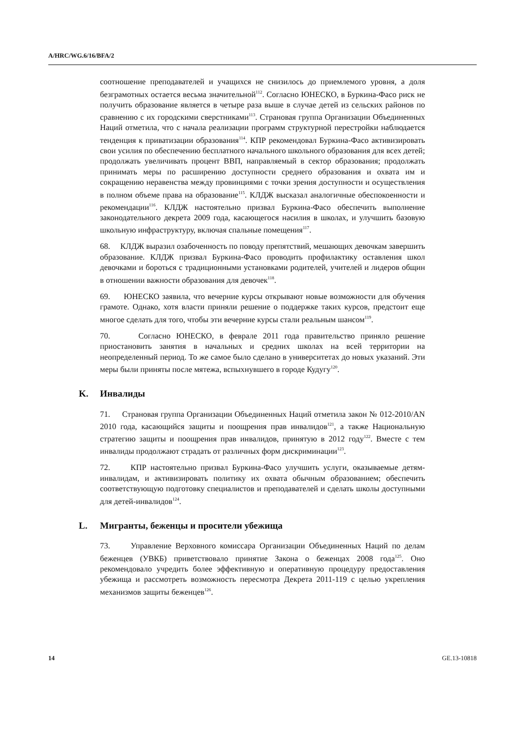A/HRC/WG.6/16/BFA/2
соотношение преподавателей и учащихся не снизилось до приемлемого уровня, а доля безграмотных остается весьма значительной<sup>112</sup>. Согласно ЮНЕСКО, в Буркина-Фасо риск не получить образование является в четыре раза выше в случае детей из сельских районов по сравнению с их городскими сверстниками<sup>113</sup>. Страновая группа Организации Объединенных Наций отметила, что с начала реализации программ структурной перестройки наблюдается тенденция к приватизации образования<sup>114</sup>. КПР рекомендовал Буркина-Фасо активизировать свои усилия по обеспечению бесплатного начального школьного образования для всех детей; продолжать увеличивать процент ВВП, направляемый в сектор образования; продолжать принимать меры по расширению доступности среднего образования и охвата им и сокращению неравенства между провинциями с точки зрения доступности и осуществления в полном объеме права на образование<sup>115</sup>. КЛДЖ высказал аналогичные обеспокоенности и рекомендации<sup>116</sup>. КЛДЖ настоятельно призвал Буркина-Фасо обеспечить выполнение законодательного декрета 2009 года, касающегося насилия в школах, и улучшить базовую школьную инфраструктуру, включая спальные помещения<sup>117</sup>.
68. КЛДЖ выразил озабоченность по поводу препятствий, мешающих девочкам завершить образование. КЛДЖ призвал Буркина-Фасо проводить профилактику оставления школ девочками и бороться с традиционными установками родителей, учителей и лидеров общин в отношении важности образования для девочек<sup>118</sup>.
69. ЮНЕСКО заявила, что вечерние курсы открывают новые возможности для обучения грамоте. Однако, хотя власти приняли решение о поддержке таких курсов, предстоит еще многое сделать для того, чтобы эти вечерние курсы стали реальным шансом<sup>119</sup>.
70. Согласно ЮНЕСКО, в феврале 2011 года правительство приняло решение приостановить занятия в начальных и средних школах на всей территории на неопределенный период. То же самое было сделано в университетах до новых указаний. Эти меры были приняты после мятежа, вспыхнувшего в городе Кудугу<sup>120</sup>.
K. Инвалиды
71. Страновая группа Организации Объединенных Наций отметила закон № 012-2010/AN 2010 года, касающийся защиты и поощрения прав инвалидов<sup>121</sup>, а также Национальную стратегию защиты и поощрения прав инвалидов, принятую в 2012 году<sup>122</sup>. Вместе с тем инвалиды продолжают страдать от различных форм дискриминации<sup>123</sup>.
72. КПР настоятельно призвал Буркина-Фасо улучшить услуги, оказываемые детям-инвалидам, и активизировать политику их охвата обычным образованием; обеспечить соответствующую подготовку специалистов и преподавателей и сделать школы доступными для детей-инвалидов<sup>124</sup>.
L. Мигранты, беженцы и просители убежища
73. Управление Верховного комиссара Организации Объединенных Наций по делам беженцев (УВКБ) приветствовало принятие Закона о беженцах 2008 года<sup>125</sup>. Оно рекомендовало учредить более эффективную и оперативную процедуру предоставления убежища и рассмотреть возможность пересмотра Декрета 2011-119 с целью укрепления механизмов защиты беженцев<sup>126</sup>.
14 GE.13-10818